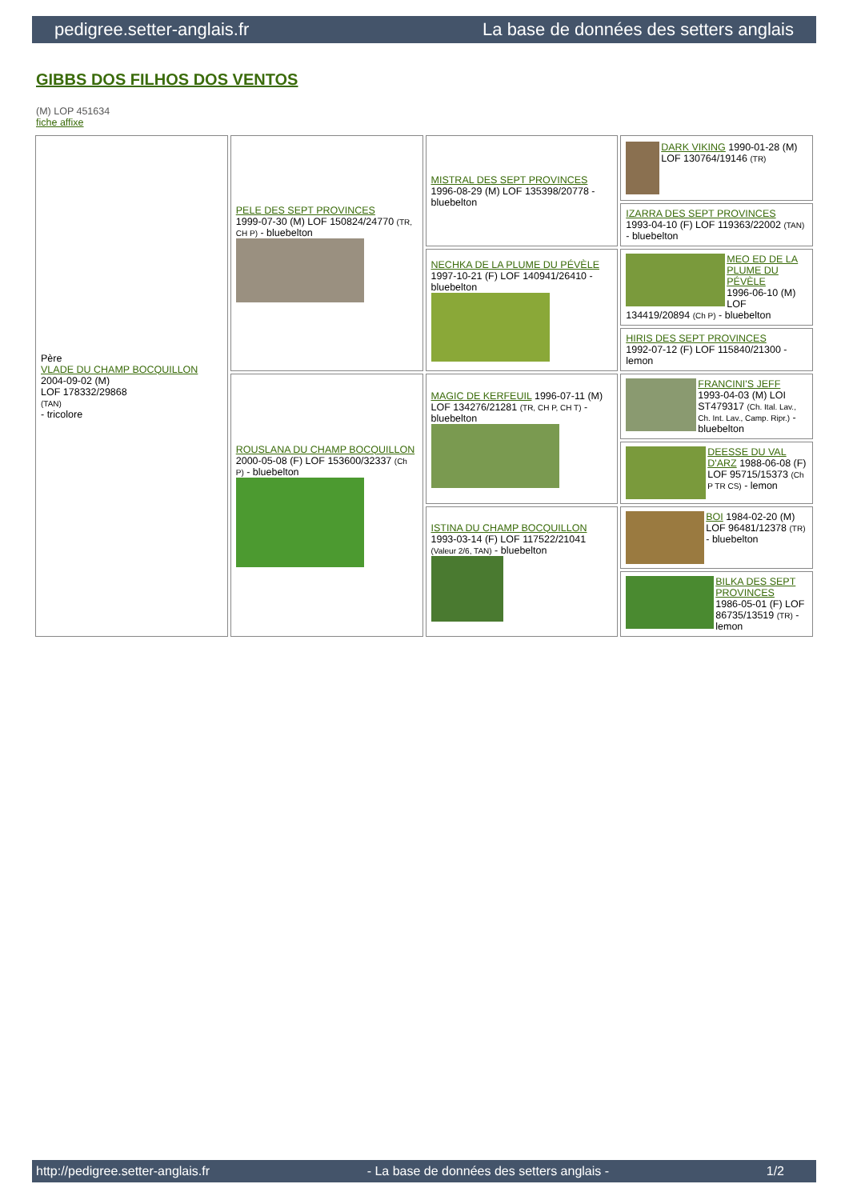pedigree.setter-anglais.fr La base de données des setters anglais
GIBBS DOS FILHOS DOS VENTOS
(M) LOP 451634
fiche affixe
| Père VLADE DU CHAMP BOCQUILLON 2004-09-02 (M) LOF 178332/29868 (TAN) - tricolore | PELE DES SEPT PROVINCES 1999-07-30 (M) LOF 150824/24770 (TR, CH P) - bluebelton | MISTRAL DES SEPT PROVINCES 1996-08-29 (M) LOF 135398/20778 - bluebelton | DARK VIKING 1990-01-28 (M) LOF 130764/19146 (TR) |
| | | | IZARRA DES SEPT PROVINCES 1993-04-10 (F) LOF 119363/22002 (TAN) - bluebelton |
| | | NECHKA DE LA PLUME DU PÉVÈLE 1997-10-21 (F) LOF 140941/26410 - bluebelton | MEO ED DE LA PLUME DU PÉVÈLE 1996-06-10 (M) LOF 134419/20894 (Ch P) - bluebelton |
| | | | HIRIS DES SEPT PROVINCES 1992-07-12 (F) LOF 115840/21300 - lemon |
| | ROUSLANA DU CHAMP BOCQUILLON 2000-05-08 (F) LOF 153600/32337 (Ch P) - bluebelton | MAGIC DE KERFEUIL 1996-07-11 (M) LOF 134276/21281 (TR, CH P, CH T) - bluebelton | FRANCINI'S JEFF 1993-04-03 (M) LOI ST479317 (Ch. Ital. Lav., Ch. Int. Lav., Camp. Ripr.) - bluebelton |
| | | | DEESSE DU VAL D'ARZ 1988-06-08 (F) LOF 95715/15373 (Ch P TR CS) - lemon |
| | | ISTINA DU CHAMP BOCQUILLON 1993-03-14 (F) LOF 117522/21041 (Valeur 2/6, TAN) - bluebelton | BOI 1984-02-20 (M) LOF 96481/12378 (TR) - bluebelton |
| | | | BILKA DES SEPT PROVINCES 1986-05-01 (F) LOF 86735/13519 (TR) - lemon |
http://pedigree.setter-anglais.fr - La base de données des setters anglais - 1/2